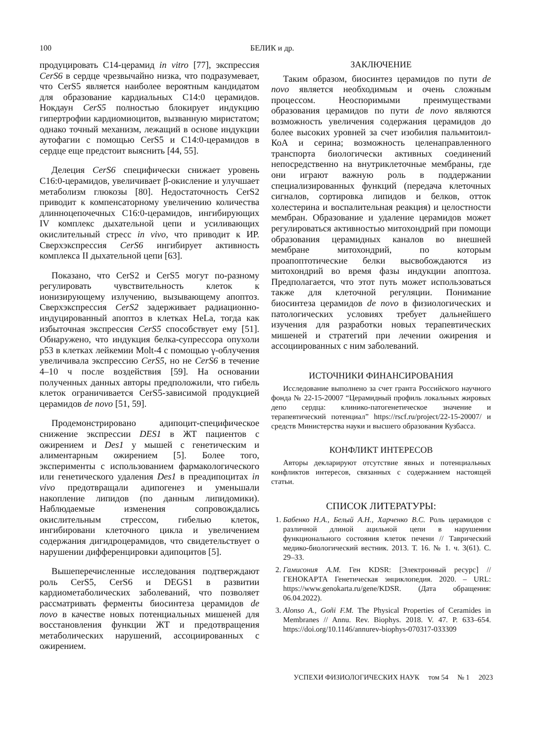100 БЕЛИК и др.
продуцировать С14-церамид in vitro [77], экспрессия CerS6 в сердце чрезвычайно низка, что подразумевает, что CerS5 является наиболее вероятным кандидатом для образование кардиальных С14:0 церамидов. Нокдаун CerS5 полностью блокирует индукцию гипертрофии кардиомиоцитов, вызванную миристатом; однако точный механизм, лежащий в основе индукции аутофагии с помощью CerS5 и С14:0-церамидов в сердце еще предстоит выяснить [44, 55].
Делеция CerS6 специфически снижает уровень С16:0-церамидов, увеличивает β-окисление и улучшает метаболизм глюкозы [80]. Недостаточность CerS2 приводит к компенсаторному увеличению количества длинноцепочечных С16:0-церамидов, ингибирующих IV комплекс дыхательной цепи и усиливающих окислительный стресс in vivo, что приводит к ИР. Сверхэкспрессия CerS6 ингибирует активность комплекса II дыхательной цепи [63].
Показано, что CerS2 и CerS5 могут по-разному регулировать чувствительность клеток к ионизирующему излучению, вызывающему апоптоз. Сверхэкспрессия CerS2 задерживает радиационно-индуцированный апоптоз в клетках HeLa, тогда как избыточная экспрессия CerS5 способствует ему [51]. Обнаружено, что индукция белка-супрессора опухоли p53 в клетках лейкемии Molt-4 с помощью γ-облучения увеличивала экспрессию CerS5, но не CerS6 в течение 4–10 ч после воздействия [59]. На основании полученных данных авторы предположили, что гибель клеток ограничивается CerS5-зависимой продукцией церамидов de novo [51, 59].
Продемонстрировано адипоцит-специфическое снижение экспрессии DES1 в ЖТ пациентов с ожирением и Des1 у мышей с генетическим и алиментарным ожирением [5]. Более того, эксперименты с использованием фармакологического или генетического удаления Des1 в преадипоцитах in vivo предотвращали адипогенез и уменьшали накопление липидов (по данным липидомики). Наблюдаемые изменения сопровождались окислительным стрессом, гибелью клеток, ингибировани клеточного цикла и увеличением содержания дигидроцерамидов, что свидетельствует о нарушении дифференцировки адипоцитов [5].
Вышеперечисленные исследования подтверждают роль CerS5, CerS6 и DEGS1 в развитии кардиометаболических заболеваний, что позволяет рассматривать ферменты биосинтеза церамидов de novo в качестве новых потенциальных мишеней для восстановления функции ЖТ и предотвращения метаболических нарушений, ассоциированных с ожирением.
ЗАКЛЮЧЕНИЕ
Таким образом, биосинтез церамидов по пути de novo является необходимым и очень сложным процессом. Неоспоримыми преимуществами образования церамидов по пути de novo являются возможность увеличения содержания церамидов до более высоких уровней за счет изобилия пальмитоил-КоА и серина; возможность целенаправленного транспорта биологически активных соединений непосредственно на внутриклеточные мембраны, где они играют важную роль в поддержании специализированных функций (передача клеточных сигналов, сортировка липидов и белков, отток холестерина и воспалительная реакция) и целостности мембран. Образование и удаление церамидов может регулироваться активностью митохондрий при помощи образования церамидных каналов во внешней мембране митохондрий, по которым проапоптотические белки высвобождаются из митохондрий во время фазы индукции апоптоза. Предполагается, что этот путь может использоваться также для клеточной регуляции. Понимание биосинтеза церамидов de novo в физиологических и патологических условиях требует дальнейшего изучения для разработки новых терапевтических мишеней и стратегий при лечении ожирения и ассоциированных с ним заболеваний.
ИСТОЧНИКИ ФИНАНСИРОВАНИЯ
Исследование выполнено за счет гранта Российского научного фонда № 22-15-20007 “Церамидный профиль локальных жировых депо сердца: клинико-патогенетическое значение и терапевтический потенциал” https://rscf.ru/project/22-15-20007/ и средств Министерства науки и высшего образования Кузбасса.
КОНФЛИКТ ИНТЕРЕСОВ
Авторы декларируют отсутствие явных и потенциальных конфликтов интересов, связанных с содержанием настоящей статьи.
СПИСОК ЛИТЕРАТУРЫ:
1. Бабенко Н.А., Белый А.Н., Харченко В.С. Роль церамидов с различной длиной ацильной цепи в нарушении функционального состояния клеток печени // Таврический медико-биологический вестник. 2013. Т. 16. № 1. ч. 3(61). С. 29–33.
2. Гамисония А.М. Ген KDSR: [Электронный ресурс] // ГЕНОКАРТА Генетическая энциклопедия. 2020. – URL: https://www.genokarta.ru/gene/KDSR. (Дата обращения: 06.04.2022).
3. Alonso A., Goñi F.M. The Physical Properties of Ceramides in Membranes // Annu. Rev. Biophys. 2018. V. 47. P. 633–654. https://doi.org/10.1146/annurev-biophys-070317-033309
УСПЕХИ ФИЗИОЛОГИЧЕСКИХ НАУК том 54 № 1 2023